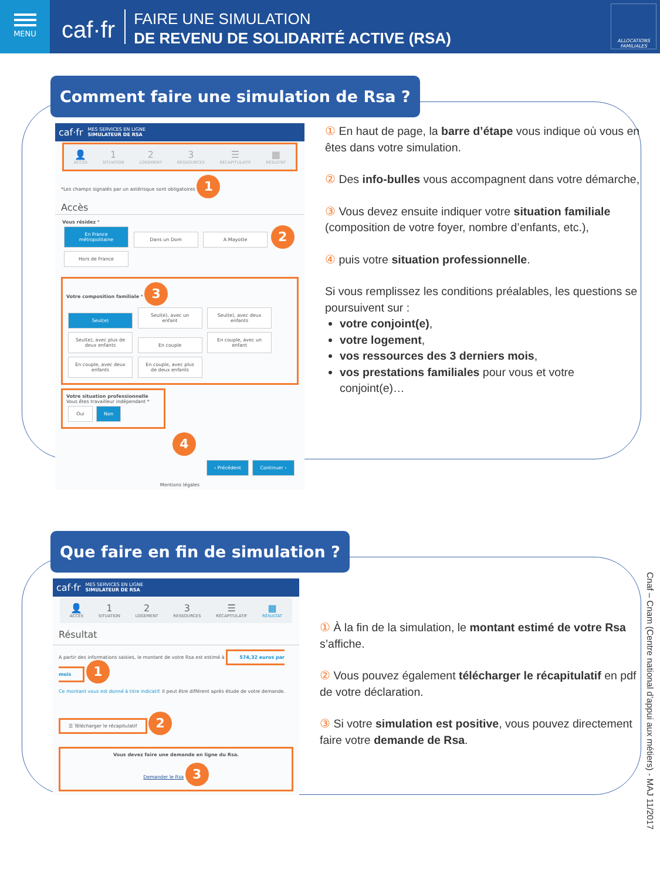MENU
caf·fr
FAIRE UNE SIMULATION
DE REVENU DE SOLIDARITÉ ACTIVE (RSA)
ALLOCATIONS FAMILIALES
Comment faire une simulation de Rsa ?
caf·fr MES SERVICES EN LIGNE
SIMULATEUR DE RSA
👤
ACCÈS 1
SITUATION 2
LOGEMENT 3
RESSOURCES ☰
RÉCAPITULATIF ▦
RÉSULTAT
*Les champs signalés par un astérisque sont obligatoires 1
Accès
Vous résidez *
En France métropolitaine Dans un Dom A Mayotte 2
Hors de France
Votre composition familiale * 3
Seul(e) Seul(e), avec un enfant Seul(e), avec deux enfants Seul(e), avec plus de deux enfants En couple En couple, avec un enfant En couple, avec deux enfants En couple, avec plus de deux enfants
Votre situation professionnelle
Vous êtes travailleur indépendant *
Oui Non
4
‹ Précédent Continuer ›
Mentions légales
① En haut de page, la barre d’étape vous indique où vous en êtes dans votre simulation.
② Des info-bulles vous accompagnent dans votre démarche,
③ Vous devez ensuite indiquer votre situation familiale (composition de votre foyer, nombre d’enfants, etc.),
④ puis votre situation professionnelle.
Si vous remplissez les conditions préalables, les questions se poursuivent sur :
votre conjoint(e),
votre logement,
vos ressources des 3 derniers mois,
vos prestations familiales pour vous et votre conjoint(e)…
Que faire en fin de simulation ?
caf·fr MES SERVICES EN LIGNE
SIMULATEUR DE RSA
👤
ACCÈS 1
SITUATION 2
LOGEMENT 3
RESSOURCES ☰
RÉCAPITULATIF ▦
RÉSULTAT
Résultat
A partir des informations saisies, le montant de votre Rsa est estimé à 574,32 euros par mois 1
Ce montant vous est donné à titre indicatif. Il peut être différent après étude de votre demande.
☰ Télécharger le récapitulatif 2
Vous devez faire une demande en ligne du Rsa.
Demander le Rsa 3
① À la fin de la simulation, le montant estimé de votre Rsa s’affiche.
② Vous pouvez également télécharger le récapitulatif en pdf de votre déclaration.
③ Si votre simulation est positive, vous pouvez directement faire votre demande de Rsa.
Cnaf – Cnam (Centre national d’appui aux métiers) - MAJ 11/2017